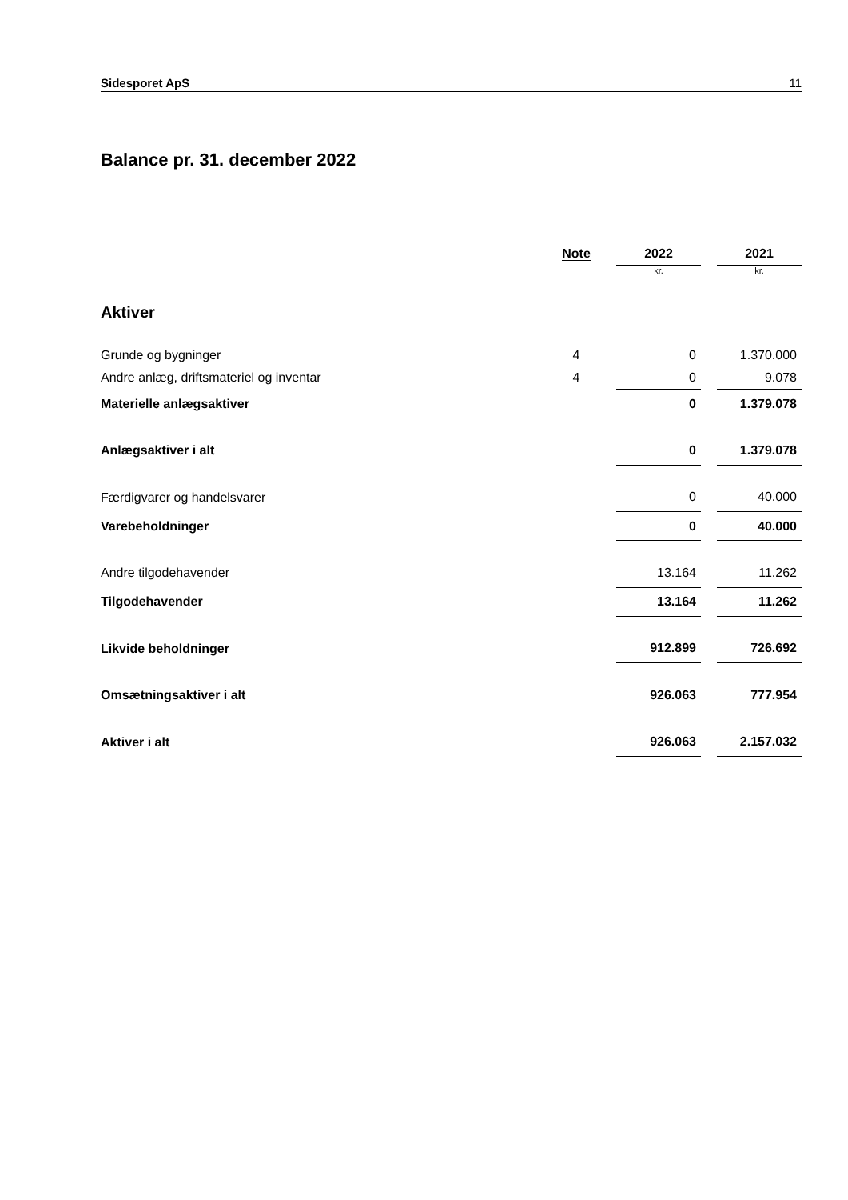Sidesporet ApS 11
Balance pr. 31. december 2022
| | Note | | 2022 | | 2021 |
| --- | --- | --- | --- | --- | --- |
| | | | kr. | | kr. |
| Aktiver | | | | | |
| Grunde og bygninger | 4 | | 0 | | 1.370.000 |
| Andre anlæg, driftsmateriel og inventar | 4 | | 0 | | 9.078 |
| Materielle anlægsaktiver | | | 0 | | 1.379.078 |
| Anlægsaktiver i alt | | | 0 | | 1.379.078 |
| Færdigvarer og handelsvarer | | | 0 | | 40.000 |
| Varebeholdninger | | | 0 | | 40.000 |
| Andre tilgodehavender | | | 13.164 | | 11.262 |
| Tilgodehavender | | | 13.164 | | 11.262 |
| Likvide beholdninger | | | 912.899 | | 726.692 |
| Omsætningsaktiver i alt | | | 926.063 | | 777.954 |
| Aktiver i alt | | | 926.063 | | 2.157.032 |